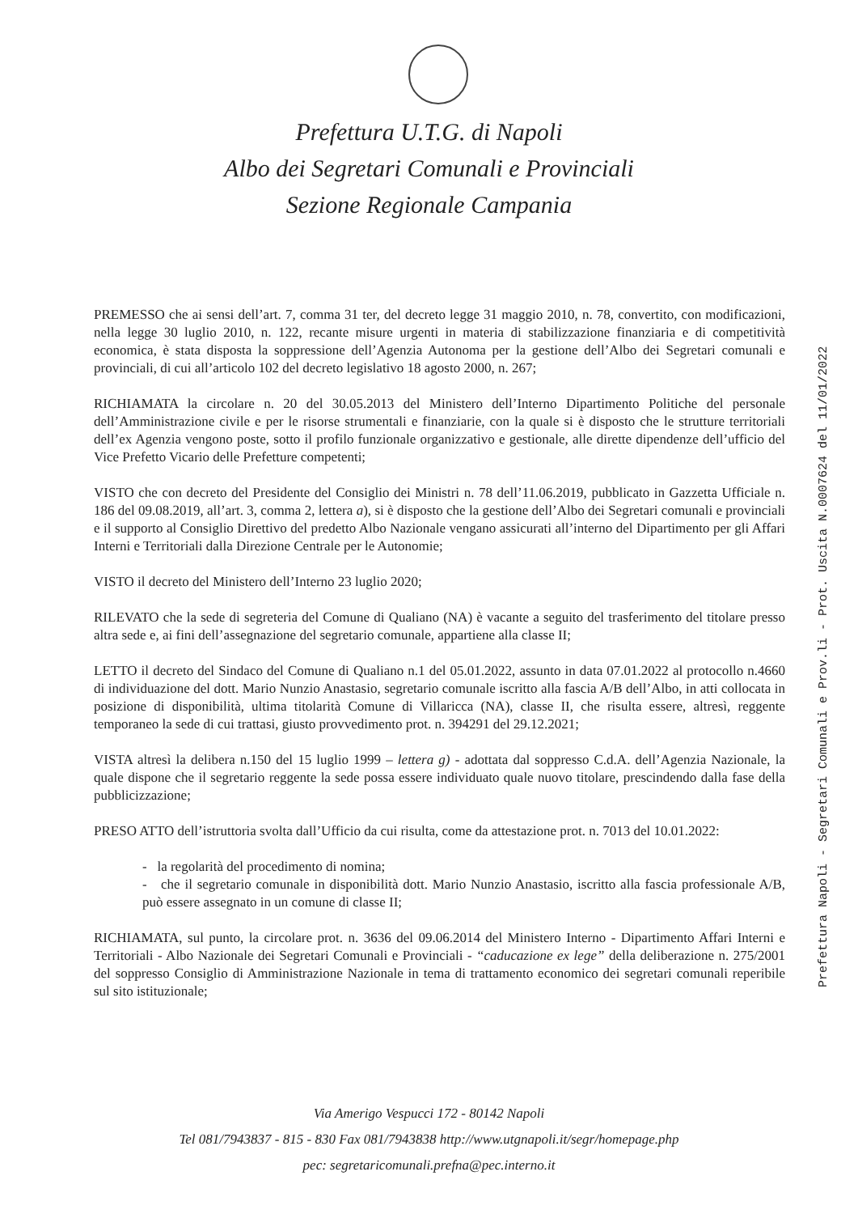Prefettura U.T.G. di Napoli
Albo dei Segretari Comunali e Provinciali
Sezione Regionale Campania
PREMESSO che ai sensi dell’art. 7, comma 31 ter, del decreto legge 31 maggio 2010, n. 78, convertito, con modificazioni, nella legge 30 luglio 2010, n. 122, recante misure urgenti in materia di stabilizzazione finanziaria e di competitività economica, è stata disposta la soppressione dell’Agenzia Autonoma per la gestione dell’Albo dei Segretari comunali e provinciali, di cui all’articolo 102 del decreto legislativo 18 agosto 2000, n. 267;
RICHIAMATA la circolare n. 20 del 30.05.2013 del Ministero dell’Interno Dipartimento Politiche del personale dell’Amministrazione civile e per le risorse strumentali e finanziarie, con la quale si è disposto che le strutture territoriali dell’ex Agenzia vengono poste, sotto il profilo funzionale organizzativo e gestionale, alle dirette dipendenze dell’ufficio del Vice Prefetto Vicario delle Prefetture competenti;
VISTO che con decreto del Presidente del Consiglio dei Ministri n. 78 dell’11.06.2019, pubblicato in Gazzetta Ufficiale n. 186 del 09.08.2019, all’art. 3, comma 2, lettera a), si è disposto che la gestione dell’Albo dei Segretari comunali e provinciali e il supporto al Consiglio Direttivo del predetto Albo Nazionale vengano assicurati all’interno del Dipartimento per gli Affari Interni e Territoriali dalla Direzione Centrale per le Autonomie;
VISTO il decreto del Ministero dell’Interno 23 luglio 2020;
RILEVATO che la sede di segreteria del Comune di Qualiano (NA) è vacante a seguito del trasferimento del titolare presso altra sede e, ai fini dell’assegnazione del segretario comunale, appartiene alla classe II;
LETTO il decreto del Sindaco del Comune di Qualiano n.1 del 05.01.2022, assunto in data 07.01.2022 al protocollo n.4660 di individuazione del dott. Mario Nunzio Anastasio, segretario comunale iscritto alla fascia A/B dell’Albo, in atti collocata in posizione di disponibilità, ultima titolarità Comune di Villaricca (NA), classe II, che risulta essere, altresì, reggente temporaneo la sede di cui trattasi, giusto provvedimento prot. n. 394291 del 29.12.2021;
VISTA altresì la delibera n.150 del 15 luglio 1999 – lettera g) - adottata dal soppresso C.d.A. dell’Agenzia Nazionale, la quale dispone che il segretario reggente la sede possa essere individuato quale nuovo titolare, prescindendo dalla fase della pubblicizzazione;
PRESO ATTO dell’istruttoria svolta dall’Ufficio da cui risulta, come da attestazione prot. n. 7013 del 10.01.2022:
- la regolarità del procedimento di nomina;
- che il segretario comunale in disponibilità dott. Mario Nunzio Anastasio, iscritto alla fascia professionale A/B, può essere assegnato in un comune di classe II;
RICHIAMATA, sul punto, la circolare prot. n. 3636 del 09.06.2014 del Ministero Interno - Dipartimento Affari Interni e Territoriali - Albo Nazionale dei Segretari Comunali e Provinciali - “caducazione ex lege” della deliberazione n. 275/2001 del soppresso Consiglio di Amministrazione Nazionale in tema di trattamento economico dei segretari comunali reperibile sul sito istituzionale;
Via Amerigo Vespucci 172 - 80142 Napoli
Tel 081/7943837 - 815 - 830 Fax 081/7943838 http://www.utgnapoli.it/segr/homepage.php
pec: segretaricomunali.prefna@pec.interno.it
Prefettura Napoli - Segretari Comunali e Prov.li - Prot. Uscita N.0007624 del 11/01/2022